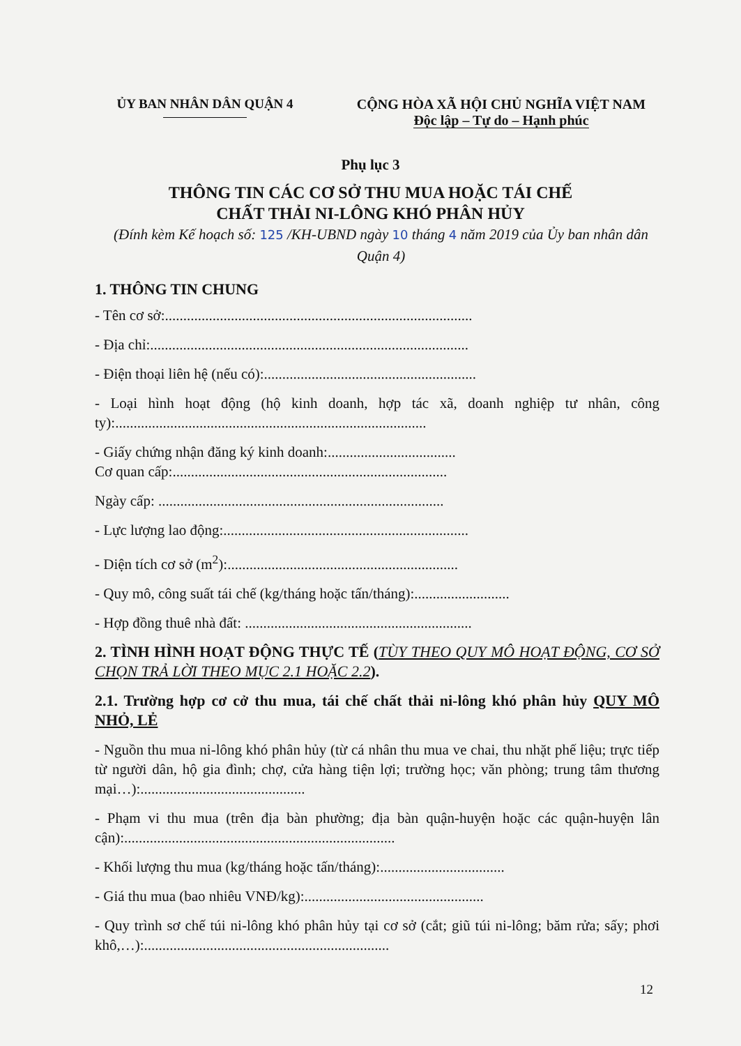ỦY BAN NHÂN DÂN QUẬN 4 CỘNG HÒA XÃ HỘI CHỦ NGHĨA VIỆT NAM
Độc lập – Tự do – Hạnh phúc
Phụ lục 3
THÔNG TIN CÁC CƠ SỞ THU MUA HOẶC TÁI CHẾ
CHẤT THẢI NI-LÔNG KHÓ PHÂN HỦY
(Đính kèm Kế hoạch số: 125 /KH-UBND ngày 10 tháng 4 năm 2019 của Ủy ban nhân dân Quận 4)
1. THÔNG TIN CHUNG
- Tên cơ sở:....................................................................................
- Địa chỉ:.......................................................................................
- Điện thoại liên hệ (nếu có):..........................................................
- Loại hình hoạt động (hộ kinh doanh, hợp tác xã, doanh nghiệp tư nhân, công ty):.....................................................................................
- Giấy chứng nhận đăng ký kinh doanh:...................................
Cơ quan cấp:...........................................................................
Ngày cấp: ..............................................................................
- Lực lượng lao động:...................................................................
- Diện tích cơ sở (m<sup>2</sup>):...............................................................
- Quy mô, công suất tái chế (kg/tháng hoặc tấn/tháng):..........................
- Hợp đồng thuê nhà đất: ..............................................................
2. TÌNH HÌNH HOẠT ĐỘNG THỰC TẾ (TÙY THEO QUY MÔ HOẠT ĐỘNG, CƠ SỞ CHỌN TRẢ LỜI THEO MỤC 2.1 HOẶC 2.2).
2.1. Trường hợp cơ cở thu mua, tái chế chất thải ni-lông khó phân hủy QUY MÔ NHỎ, LẺ
- Nguồn thu mua ni-lông khó phân hủy (từ cá nhân thu mua ve chai, thu nhặt phế liệu; trực tiếp từ người dân, hộ gia đình; chợ, cửa hàng tiện lợi; trường học; văn phòng; trung tâm thương mại…):.............................................
- Phạm vi thu mua (trên địa bàn phường; địa bàn quận-huyện hoặc các quận-huyện lân cận):..........................................................................
- Khối lượng thu mua (kg/tháng hoặc tấn/tháng):..................................
- Giá thu mua (bao nhiêu VNĐ/kg):.................................................
- Quy trình sơ chế túi ni-lông khó phân hủy tại cơ sở (cắt; giũ túi ni-lông; băm rửa; sấy; phơi khô,…):...................................................................
12